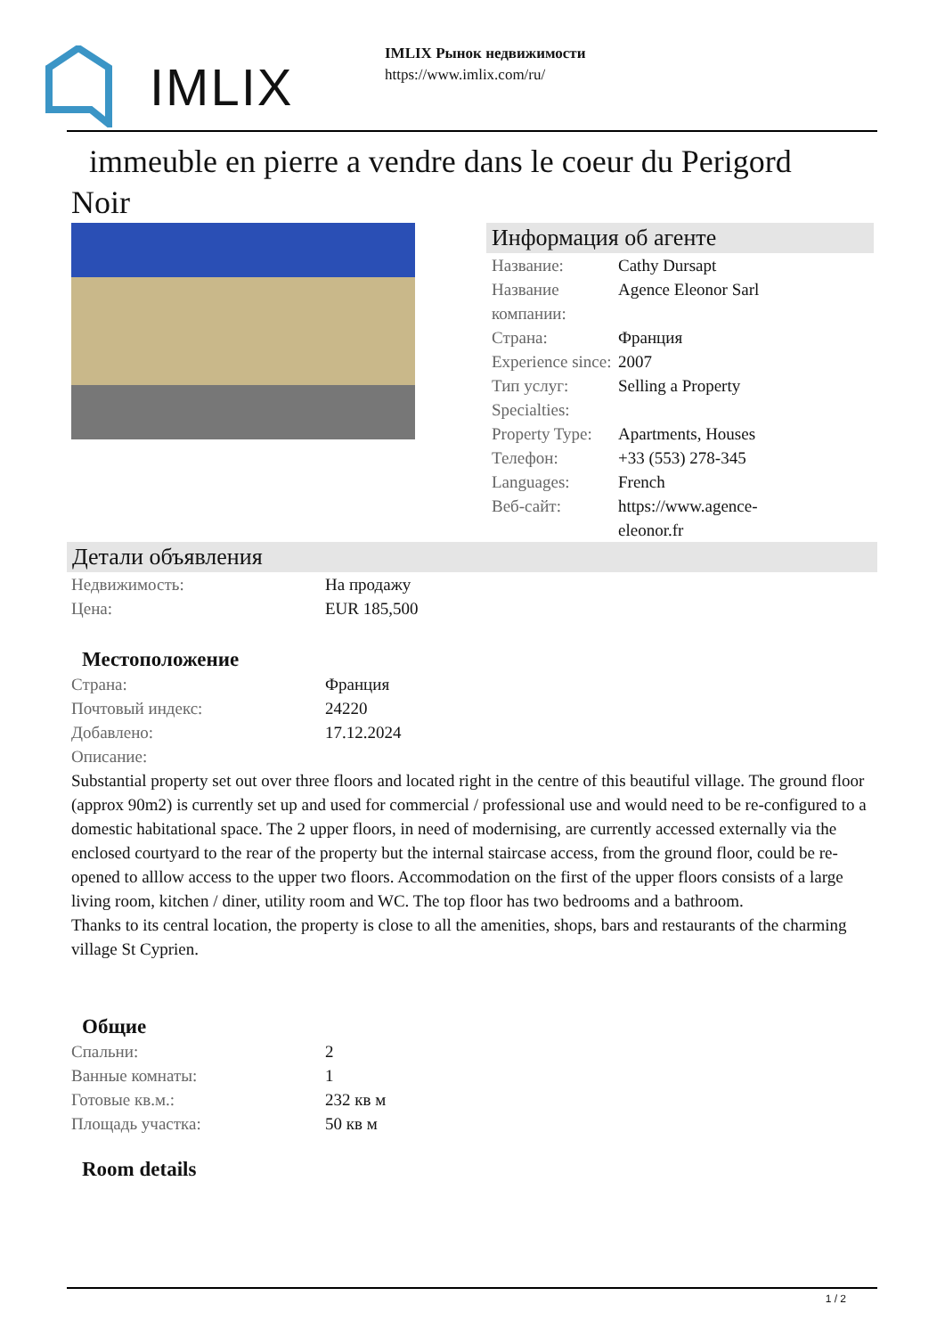IMLIX
IMLIX Рынок недвижимости
https://www.imlix.com/ru/
immeuble en pierre a vendre dans le coeur du Perigord Noir
Информация об агенте
| Название: | Cathy Dursapt |
| Название компании: | Agence Eleonor Sarl |
| Страна: | Франция |
| Experience since: | 2007 |
| Тип услуг: | Selling a Property |
| Specialties: | |
| Property Type: | Apartments, Houses |
| Телефон: | +33 (553) 278-345 |
| Languages: | French |
| Веб-сайт: | https://www.agence- eleonor.fr |
Детали объявления
| Недвижимость: | На продажу |
| Цена: | EUR 185,500 |
Местоположение
| Страна: | Франция |
| Почтовый индекс: | 24220 |
| Добавлено: | 17.12.2024 |
| Описание: | |
Substantial property set out over three floors and located right in the centre of this beautiful village. The ground floor (approx 90m2) is currently set up and used for commercial / professional use and would need to be re-configured to a domestic habitational space. The 2 upper floors, in need of modernising, are currently accessed externally via the enclosed courtyard to the rear of the property but the internal staircase access, from the ground floor, could be re-opened to alllow access to the upper two floors. Accommodation on the first of the upper floors consists of a large living room, kitchen / diner, utility room and WC. The top floor has two bedrooms and a bathroom.
Thanks to its central location, the property is close to all the amenities, shops, bars and restaurants of the charming village St Cyprien.
Общие
| Спальни: | 2 |
| Ванные комнаты: | 1 |
| Готовые кв.м.: | 232 кв м |
| Площадь участка: | 50 кв м |
Room details
1 / 2